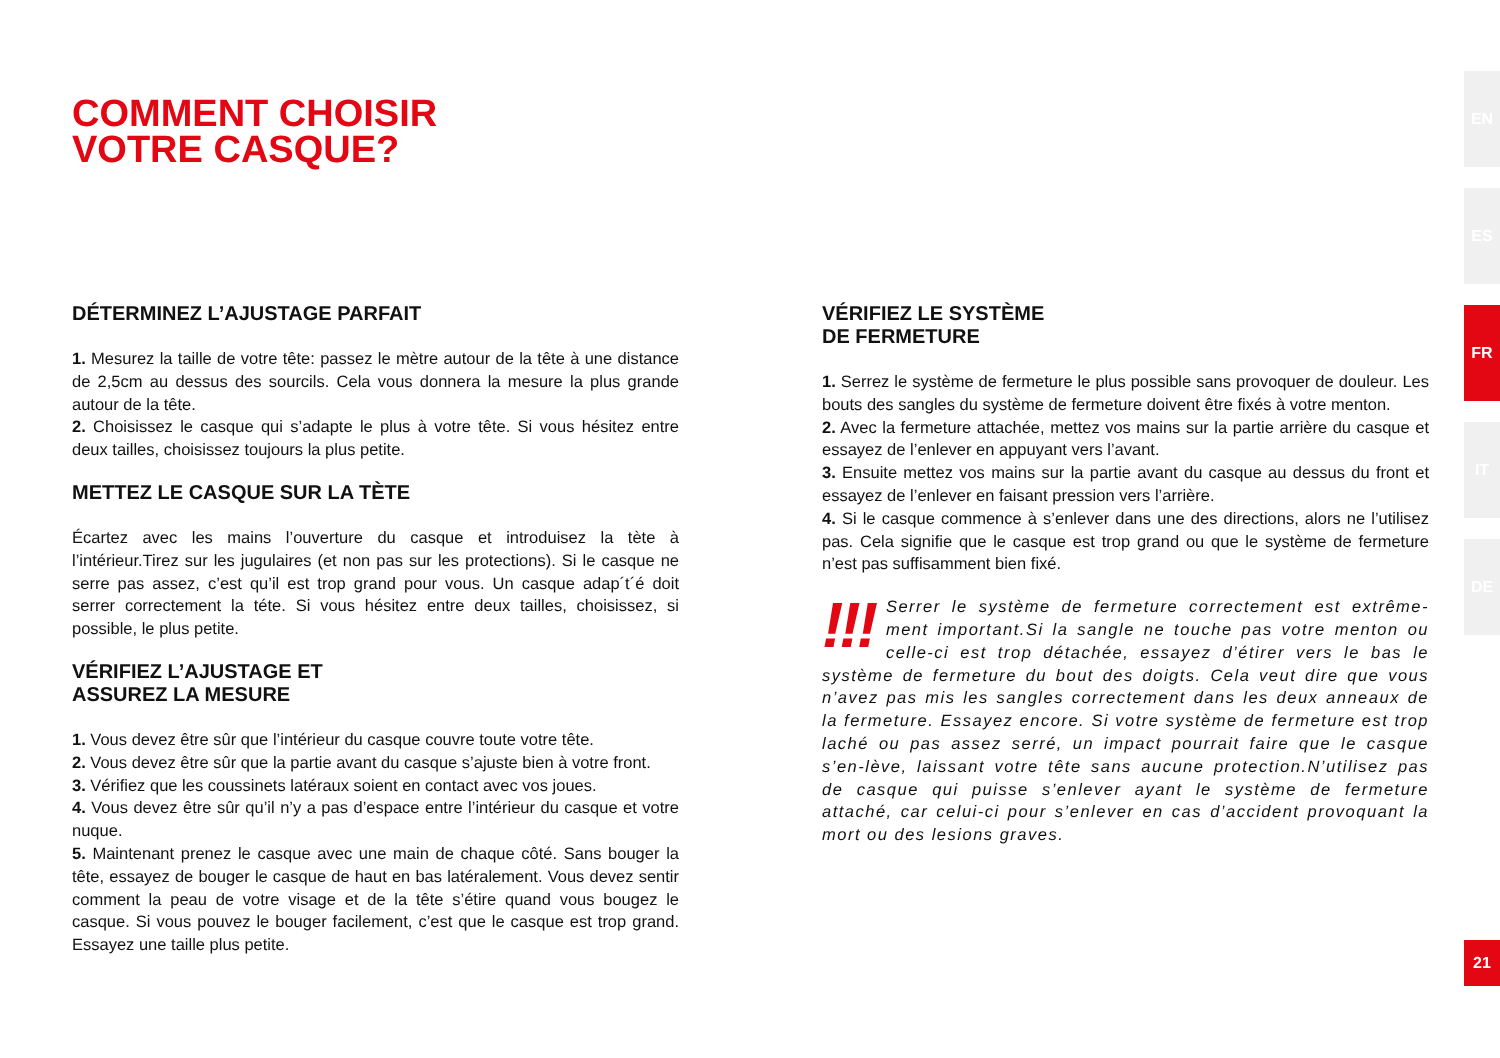COMMENT CHOISIR
VOTRE CASQUE?
DÉTERMINEZ L’AJUSTAGE PARFAIT
1. Mesurez la taille de votre tête: passez le mètre autour de la tête à une distance de 2,5cm au dessus des sourcils. Cela vous donnera la mesure la plus grande autour de la tête.
2. Choisissez le casque qui s’adapte le plus à votre tête. Si vous hésitez entre deux tailles, choisissez toujours la plus petite.
METTEZ LE CASQUE SUR LA TÈTE
Écartez avec les mains l’ouverture du casque et introduisez la tète à l’intérieur.Tirez sur les jugulaires (et non pas sur les protections). Si le casque ne serre pas assez, c’est qu’il est trop grand pour vous. Un casque adap´t´é doit serrer correctement la téte. Si vous hésitez entre deux tailles, choisissez, si possible, le plus petite.
VÉRIFIEZ L’AJUSTAGE ET
ASSUREZ LA MESURE
1. Vous devez être sûr que l’intérieur du casque couvre toute votre tête.
2. Vous devez être sûr que la partie avant du casque s’ajuste bien à votre front.
3. Vérifiez que les coussinets latéraux soient en contact avec vos joues.
4. Vous devez être sûr qu’il n’y a pas d’espace entre l’intérieur du casque et votre nuque.
5. Maintenant prenez le casque avec une main de chaque côté. Sans bouger la tête, essayez de bouger le casque de haut en bas latéralement. Vous devez sentir comment la peau de votre visage et de la tête s’étire quand vous bougez le casque. Si vous pouvez le bouger facilement, c’est que le casque est trop grand. Essayez une taille plus petite.
VÉRIFIEZ LE SYSTÈME
DE FERMETURE
1. Serrez le système de fermeture le plus possible sans provoquer de douleur. Les bouts des sangles du système de fermeture doivent être fixés à votre menton.
2. Avec la fermeture attachée, mettez vos mains sur la partie arrière du casque et essayez de l’enlever en appuyant vers l’avant.
3. Ensuite mettez vos mains sur la partie avant du casque au dessus du front et essayez de l’enlever en faisant pression vers l’arrière.
4. Si le casque commence à s’enlever dans une des directions, alors ne l’utilisez pas. Cela signifie que le casque est trop grand ou que le système de fermeture n’est pas suffisamment bien fixé.
!!! Serrer le système de fermeture correctement est extrême-ment important.Si la sangle ne touche pas votre menton ou celle-ci est trop détachée, essayez d’étirer vers le bas le système de fermeture du bout des doigts. Cela veut dire que vous n’avez pas mis les sangles correctement dans les deux anneaux de la fermeture. Essayez encore. Si votre système de fermeture est trop laché ou pas assez serré, un impact pourrait faire que le casque s’en-lève, laissant votre tête sans aucune protection.N’utilisez pas de casque qui puisse s’enlever ayant le système de fermeture attaché, car celui-ci pour s’enlever en cas d’accident provoquant la mort ou des lesions graves.
EN
ES
FR
IT
DE
21